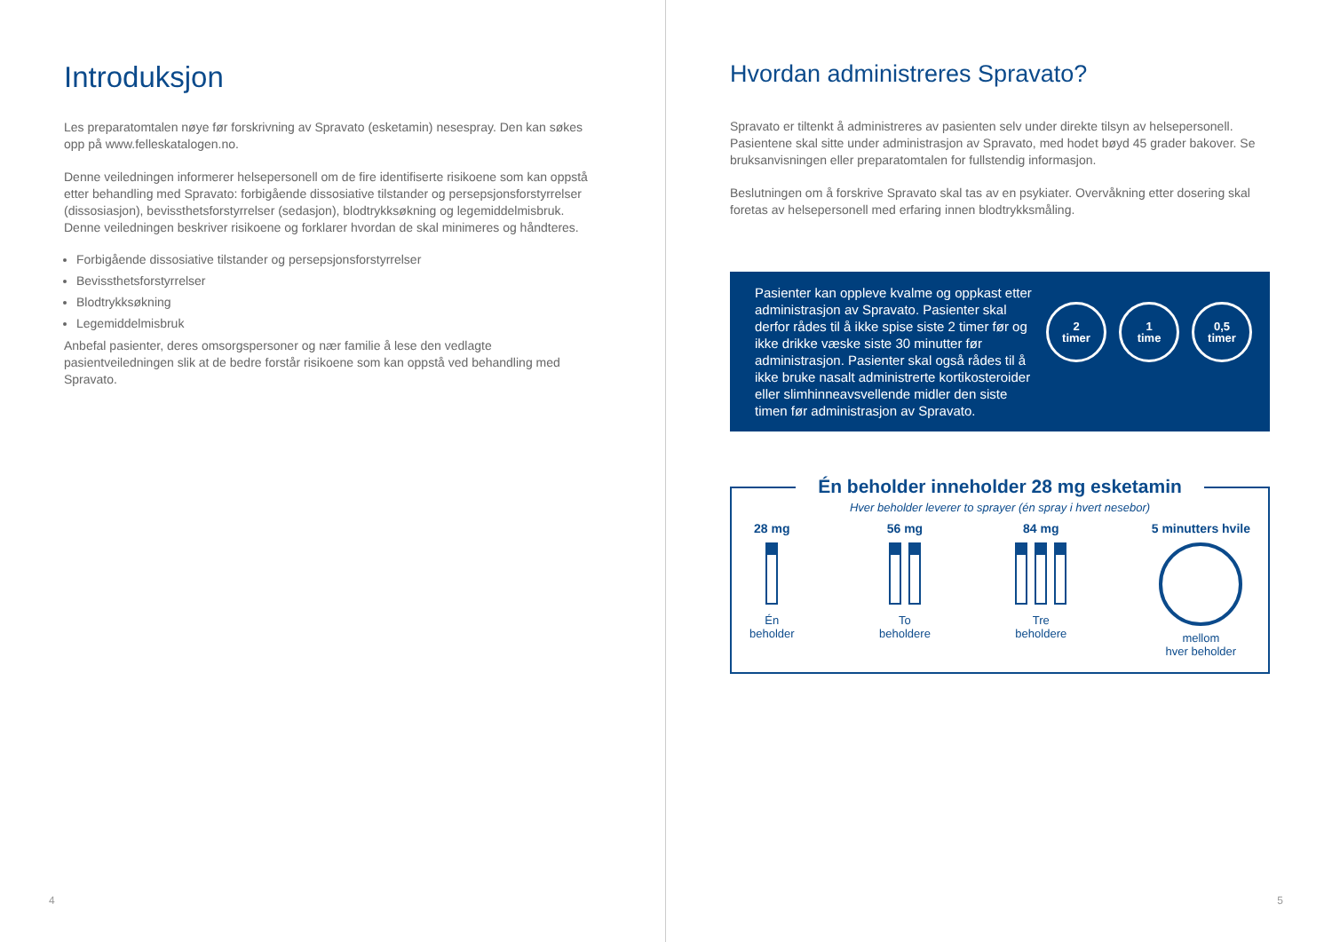Introduksjon
Les preparatomtalen nøye før forskrivning av Spravato (esketamin) nesespray. Den kan søkes opp på www.felleskatalogen.no.
Denne veiledningen informerer helsepersonell om de fire identifiserte risikoene som kan oppstå etter behandling med Spravato: forbigående dissosiative tilstander og persepsjonsforstyrrelser (dissosiasjon), bevissthetsforstyrrelser (sedasjon), blodtrykksøkning og legemiddelmisbruk. Denne veiledningen beskriver risikoene og forklarer hvordan de skal minimeres og håndteres.
Forbigående dissosiative tilstander og persepsjonsforstyrrelser
Bevissthetsforstyrrelser
Blodtrykksøkning
Legemiddelmisbruk
Anbefal pasienter, deres omsorgspersoner og nær familie å lese den vedlagte pasientveiledningen slik at de bedre forstår risikoene som kan oppstå ved behandling med Spravato.
4
Hvordan administreres Spravato?
Spravato er tiltenkt å administreres av pasienten selv under direkte tilsyn av helsepersonell. Pasientene skal sitte under administrasjon av Spravato, med hodet bøyd 45 grader bakover. Se bruksanvisningen eller preparatomtalen for fullstendig informasjon.
Beslutningen om å forskrive Spravato skal tas av en psykiater. Overvåkning etter dosering skal foretas av helsepersonell med erfaring innen blodtrykksmåling.
Pasienter kan oppleve kvalme og oppkast etter administrasjon av Spravato. Pasienter skal derfor rådes til å ikke spise siste 2 timer før og ikke drikke væske siste 30 minutter før administrasjon. Pasienter skal også rådes til å ikke bruke nasalt administrerte kortikosteroider eller slimhinneavsvellende midler den siste timen før administrasjon av Spravato.
2
timer
1
time
0,5
timer
Én beholder inneholder 28 mg esketamin
Hver beholder leverer to sprayer (én spray i hvert nesebor)
28 mg
Én
beholder
56 mg
To
beholdere
84 mg
Tre
beholdere
5 minutters hvile
mellom
hver beholder
5